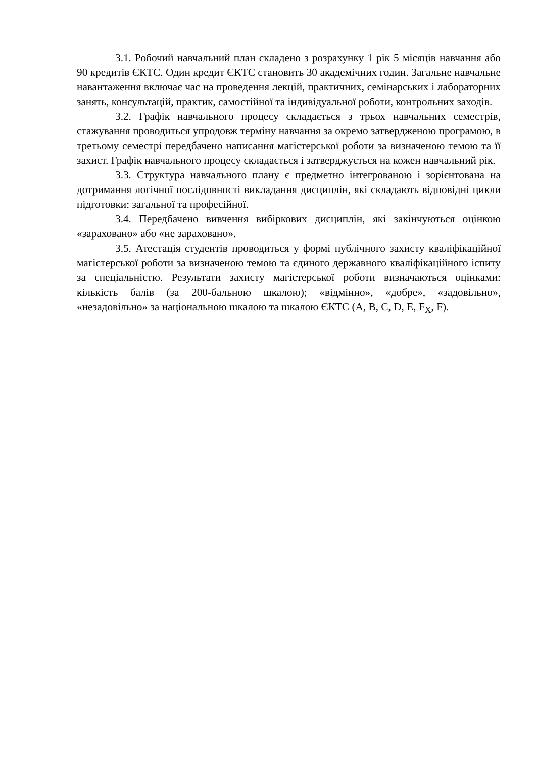3.1. Робочий навчальний план складено з розрахунку 1 рік 5 місяців навчання або 90 кредитів ЄКТС. Один кредит ЄКТС становить 30 академічних годин. Загальне навчальне навантаження включає час на проведення лекцій, практичних, семінарських і лабораторних занять, консультацій, практик, самостійної та індивідуальної роботи, контрольних заходів.
3.2. Графік навчального процесу складається з трьох навчальних семестрів, стажування проводиться упродовж терміну навчання за окремо затвердженою програмою, в третьому семестрі передбачено написання магістерської роботи за визначеною темою та її захист. Графік навчального процесу складається і затверджується на кожен навчальний рік.
3.3. Структура навчального плану є предметно інтегрованою і зорієнтована на дотримання логічної послідовності викладання дисциплін, які складають відповідні цикли підготовки: загальної та професійної.
3.4. Передбачено вивчення вибіркових дисциплін, які закінчуються оцінкою «зараховано» або «не зараховано».
3.5. Атестація студентів проводиться у формі публічного захисту кваліфікаційної магістерської роботи за визначеною темою та єдиного державного кваліфікаційного іспиту за спеціальністю. Результати захисту магістерської роботи визначаються оцінками: кількість балів (за 200-бальною шкалою); «відмінно», «добре», «задовільно», «незадовільно» за національною шкалою та шкалою ЄКТС (A, B, C, D, E, F<sub>X</sub>, F).